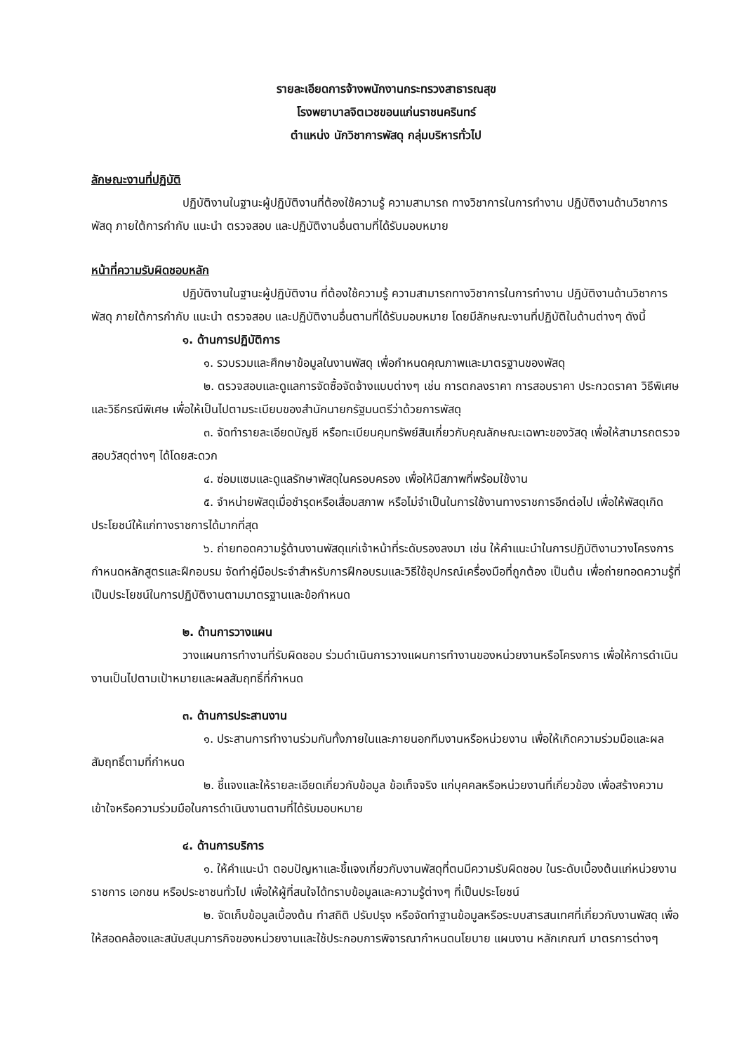รายละเอียดการจ้างพนักงานกระทรวงสาธารณสุข
โรงพยาบาลจิตเวชขอนแก่นราชนครินทร์
ตำแหน่ง นักวิชาการพัสดุ กลุ่มบริหารทั่วไป
ลักษณะงานที่ปฏิบัติ
ปฏิบัติงานในฐานะผู้ปฏิบัติงานที่ต้องใช้ความรู้ ความสามารถ ทางวิชาการในการทำงาน ปฏิบัติงานด้านวิชาการพัสดุ ภายใต้การกำกับ แนะนำ ตรวจสอบ และปฏิบัติงานอื่นตามที่ได้รับมอบหมาย
หน้าที่ความรับผิดชอบหลัก
ปฏิบัติงานในฐานะผู้ปฏิบัติงาน ที่ต้องใช้ความรู้ ความสามารถทางวิชาการในการทำงาน ปฏิบัติงานด้านวิชาการพัสดุ ภายใต้การกำกับ แนะนำ ตรวจสอบ และปฏิบัติงานอื่นตามที่ได้รับมอบหมาย โดยมีลักษณะงานที่ปฏิบัติในด้านต่างๆ ดังนี้
๑. ด้านการปฏิบัติการ
๑. รวบรวมและศึกษาข้อมูลในงานพัสดุ เพื่อกำหนดคุณภาพและมาตรฐานของพัสดุ
๒. ตรวจสอบและดูแลการจัดซื้อจัดจ้างแบบต่างๆ เช่น การตกลงราคา การสอบราคา ประกวดราคา วิธีพิเศษ และวิธีกรณีพิเศษ เพื่อให้เป็นไปตามระเบียบของสำนักนายกรัฐมนตรีว่าด้วยการพัสดุ
๓. จัดทำรายละเอียดบัญชี หรือทะเบียนคุมทรัพย์สินเกี่ยวกับคุณลักษณะเฉพาะของวัสดุ เพื่อให้สามารถตรวจสอบวัสดุต่างๆ ได้โดยสะดวก
๔. ซ่อมแซมและดูแลรักษาพัสดุในครอบครอง เพื่อให้มีสภาพที่พร้อมใช้งาน
๕. จำหน่ายพัสดุเมื่อชำรุดหรือเสื่อมสภาพ หรือไม่จำเป็นในการใช้งานทางราชการอีกต่อไป เพื่อให้พัสดุเกิดประโยชน์ให้แก่ทางราชการได้มากที่สุด
๖. ถ่ายทอดความรู้ด้านงานพัสดุแก่เจ้าหน้าที่ระดับรองลงมา เช่น ให้คำแนะนำในการปฏิบัติงานวางโครงการกำหนดหลักสูตรและฝึกอบรม จัดทำคู่มือประจำสำหรับการฝึกอบรมและวิธีใช้อุปกรณ์เครื่องมือที่ถูกต้อง เป็นต้น เพื่อถ่ายทอดความรู้ที่เป็นประโยชน์ในการปฏิบัติงานตามมาตรฐานและข้อกำหนด
๒. ด้านการวางแผน
วางแผนการทำงานที่รับผิดชอบ ร่วมดำเนินการวางแผนการทำงานของหน่วยงานหรือโครงการ เพื่อให้การดำเนินงานเป็นไปตามเป้าหมายและผลสัมฤทธิ์ที่กำหนด
๓. ด้านการประสานงาน
๑. ประสานการทำงานร่วมกันทั้งภายในและภายนอกทีมงานหรือหน่วยงาน เพื่อให้เกิดความร่วมมือและผลสัมฤทธิ์ตามที่กำหนด
๒. ชี้แจงและให้รายละเอียดเกี่ยวกับข้อมูล ข้อเท็จจริง แก่บุคคลหรือหน่วยงานที่เกี่ยวข้อง เพื่อสร้างความเข้าใจหรือความร่วมมือในการดำเนินงานตามที่ได้รับมอบหมาย
๔. ด้านการบริการ
๑. ให้คำแนะนำ ตอบปัญหาและชี้แจงเกี่ยวกับงานพัสดุที่ตนมีความรับผิดชอบ ในระดับเบื้องต้นแก่หน่วยงานราชการ เอกชน หรือประชาชนทั่วไป เพื่อให้ผู้ที่สนใจได้ทราบข้อมูลและความรู้ต่างๆ ที่เป็นประโยชน์
๒. จัดเก็บข้อมูลเบื้องต้น ทำสถิติ ปรับปรุง หรือจัดทำฐานข้อมูลหรือระบบสารสนเทศที่เกี่ยวกับงานพัสดุ เพื่อให้สอดคล้องและสนับสนุนภารกิจของหน่วยงานและใช้ประกอบการพิจารณากำหนดนโยบาย แผนงาน หลักเกณฑ์ มาตรการต่างๆ